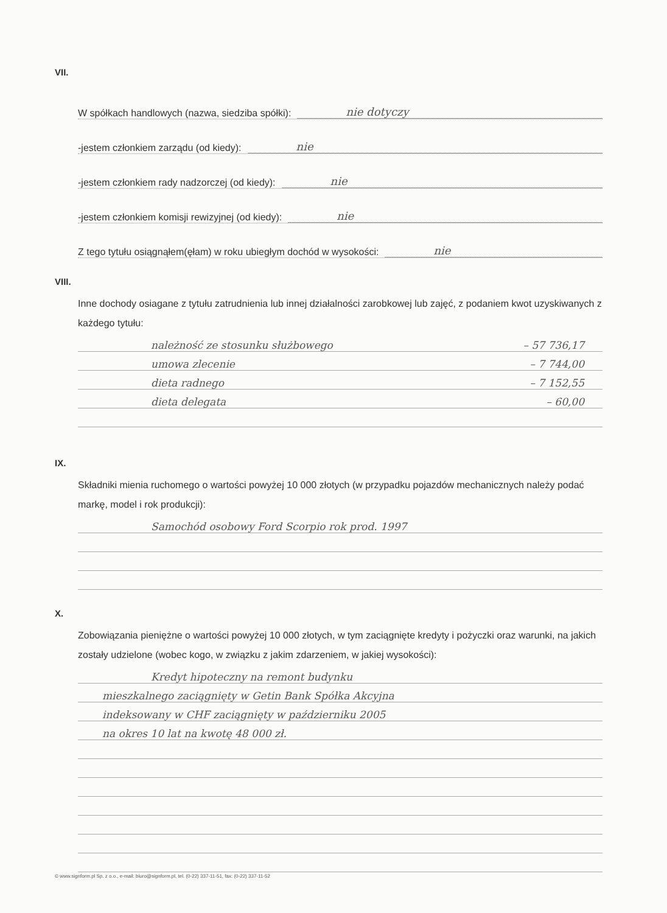VII.
W spółkach handlowych (nazwa, siedziba spółki): nie dotyczy
-jestem członkiem zarządu (od kiedy): nie
-jestem członkiem rady nadzorczej (od kiedy): nie
-jestem członkiem komisji rewizyjnej (od kiedy): nie
Z tego tytułu osiągnąłem(ęłam) w roku ubiegłym dochód w wysokości: nie
VIII.
Inne dochody osiagane z tytułu zatrudnienia lub innej działalności zarobkowej lub zajęć, z podaniem kwot uzyskiwanych z każdego tytułu:
należność ze stosunku służbowego – 57 736,17
umowa zlecenie – 7 744,00
dieta radnego – 7 152,55
dieta delegata – 60,00
IX.
Składniki mienia ruchomego o wartości powyżej 10 000 złotych (w przypadku pojazdów mechanicznych należy podać markę, model i rok produkcji):
Samochód osobowy Ford Scorpio rok prod. 1997
X.
Zobowiązania pieniężne o wartości powyżej 10 000 złotych, w tym zaciągnięte kredyty i pożyczki oraz warunki, na jakich zostały udzielone (wobec kogo, w związku z jakim zdarzeniem, w jakiej wysokości):
Kredyt hipoteczny na remont budynku
mieszkalnego zaciągnięty w Getin Bank Spółka Akcyjna
indeksowany w CHF zaciągnięty w październiku 2005
na okres 10 lat na kwotę 48 000 zł.
© www.signform.pl Sp. z o.o., e-mail: biuro@signform.pl, tel. (0-22) 337-11-51, fax: (0-22) 337-11-52